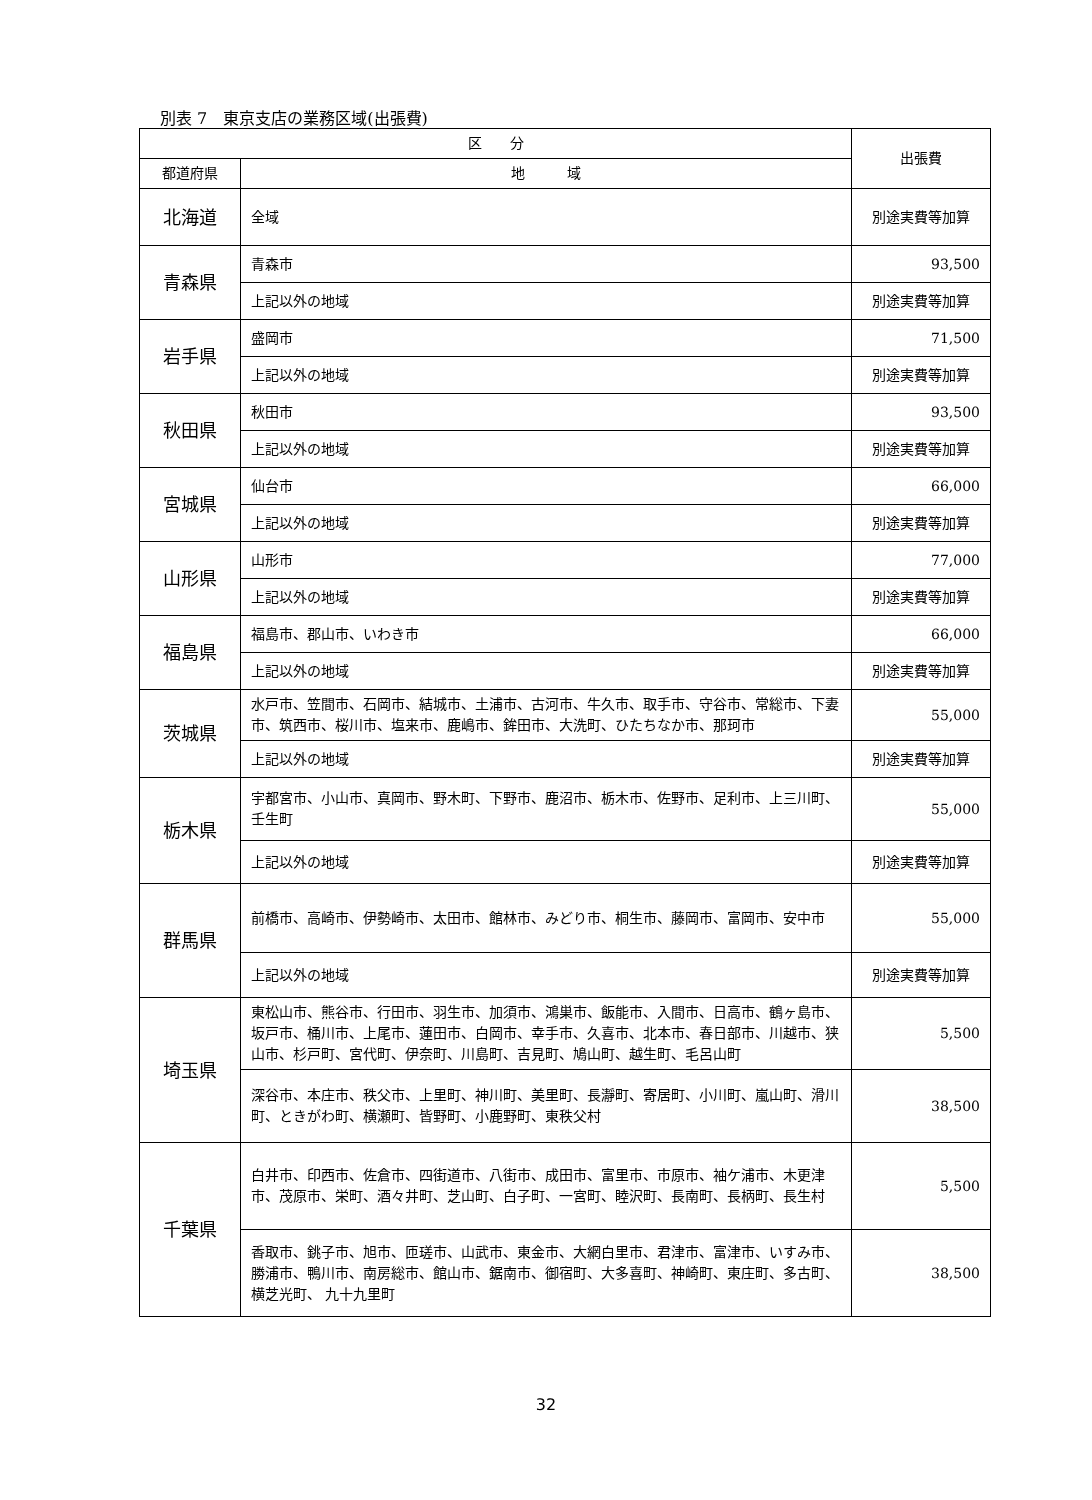別表 7　東京支店の業務区域(出張費)
| 区 分 | | 出張費 |
| --- | --- | --- |
| 都道府県 | 地 域 | |
| 北海道 | 全域 | 別途実費等加算 |
| 青森県 | 青森市 | 93,500 |
| | 上記以外の地域 | 別途実費等加算 |
| 岩手県 | 盛岡市 | 71,500 |
| | 上記以外の地域 | 別途実費等加算 |
| 秋田県 | 秋田市 | 93,500 |
| | 上記以外の地域 | 別途実費等加算 |
| 宮城県 | 仙台市 | 66,000 |
| | 上記以外の地域 | 別途実費等加算 |
| 山形県 | 山形市 | 77,000 |
| | 上記以外の地域 | 別途実費等加算 |
| 福島県 | 福島市、郡山市、いわき市 | 66,000 |
| | 上記以外の地域 | 別途実費等加算 |
| 茨城県 | 水戸市、笠間市、石岡市、結城市、土浦市、古河市、牛久市、取手市、守谷市、常総市、下妻市、筑西市、桜川市、塩来市、鹿嶋市、鉾田市、大洗町、ひたちなか市、那珂市 | 55,000 |
| | 上記以外の地域 | 別途実費等加算 |
| 栃木県 | 宇都宮市、小山市、真岡市、野木町、下野市、鹿沼市、栃木市、佐野市、足利市、上三川町、壬生町 | 55,000 |
| | 上記以外の地域 | 別途実費等加算 |
| 群馬県 | 前橋市、高崎市、伊勢崎市、太田市、館林市、みどり市、桐生市、藤岡市、富岡市、安中市 | 55,000 |
| | 上記以外の地域 | 別途実費等加算 |
| 埼玉県 | 東松山市、熊谷市、行田市、羽生市、加須市、鴻巣市、飯能市、入間市、日高市、鶴ヶ島市、坂戸市、桶川市、上尾市、蓮田市、白岡市、幸手市、久喜市、北本市、春日部市、川越市、狭山市、杉戸町、宮代町、伊奈町、川島町、吉見町、鳩山町、越生町、毛呂山町 | 5,500 |
| | 深谷市、本庄市、秩父市、上里町、神川町、美里町、長瀞町、寄居町、小川町、嵐山町、滑川町、ときがわ町、横瀬町、皆野町、小鹿野町、東秩父村 | 38,500 |
| 千葉県 | 白井市、印西市、佐倉市、四街道市、八街市、成田市、富里市、市原市、袖ケ浦市、木更津市、茂原市、栄町、酒々井町、芝山町、白子町、一宮町、睦沢町、長南町、長柄町、長生村 | 5,500 |
| | 香取市、銚子市、旭市、匝瑳市、山武市、東金市、大網白里市、君津市、富津市、いすみ市、勝浦市、鴨川市、南房総市、館山市、鋸南市、御宿町、大多喜町、神崎町、東庄町、多古町、横芝光町、 九十九里町 | 38,500 |
32